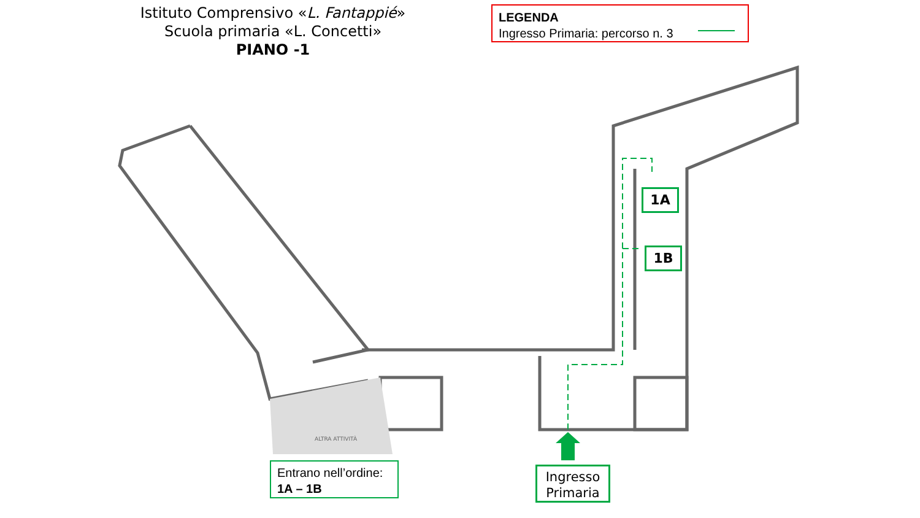Istituto Comprensivo «L. Fantappié»
Scuola primaria «L. Concetti»
PIANO -1
LEGENDA
Ingresso Primaria: percorso n. 3
1A
1B
ALTRA ATTIVITÀ
Entrano nell’ordine:
1A – 1B
Ingresso
Primaria